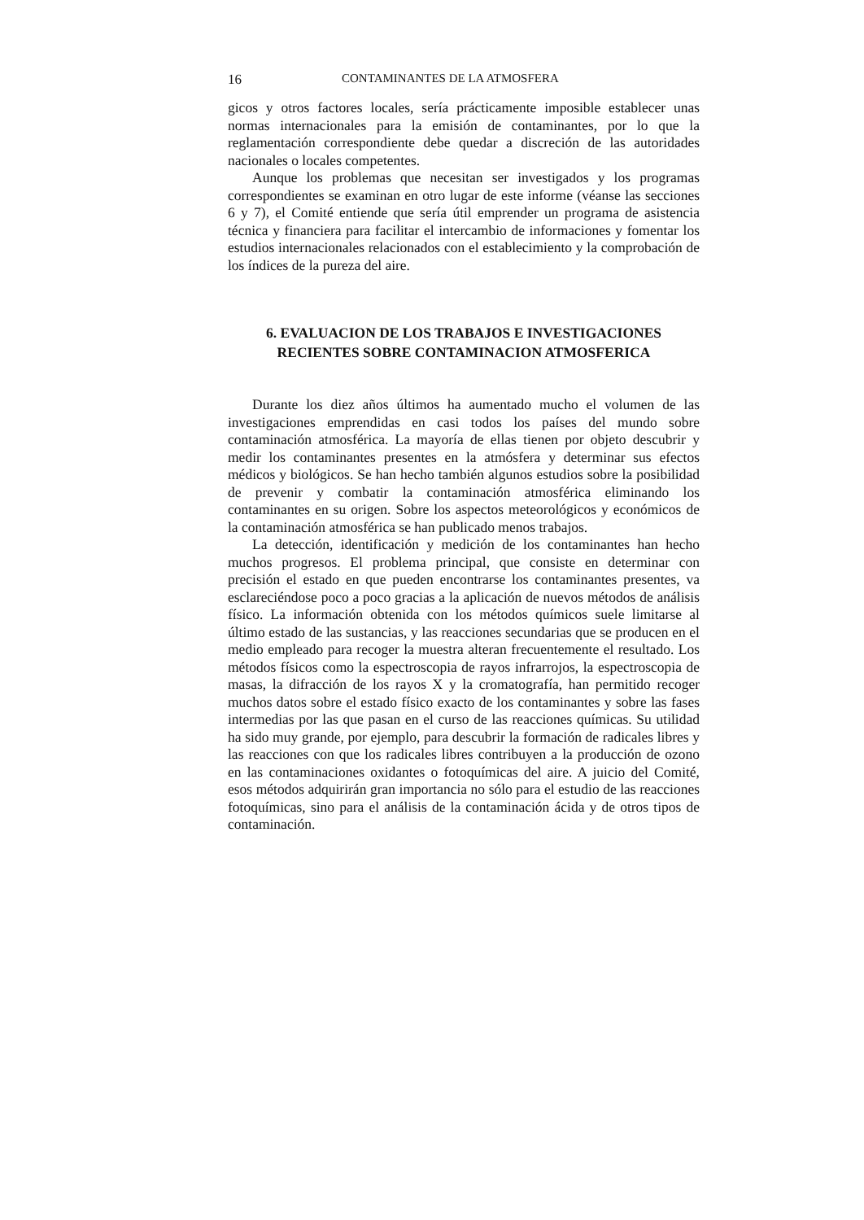16 CONTAMINANTES DE LA ATMOSFERA
gicos y otros factores locales, sería prácticamente imposible establecer unas normas internacionales para la emisión de contaminantes, por lo que la reglamentación correspondiente debe quedar a discreción de las autoridades nacionales o locales competentes.
Aunque los problemas que necesitan ser investigados y los programas correspondientes se examinan en otro lugar de este informe (véanse las secciones 6 y 7), el Comité entiende que sería útil emprender un programa de asistencia técnica y financiera para facilitar el intercambio de informaciones y fomentar los estudios internacionales relacionados con el establecimiento y la comprobación de los índices de la pureza del aire.
6. EVALUACION DE LOS TRABAJOS E INVESTIGACIONES
RECIENTES SOBRE CONTAMINACION ATMOSFERICA
Durante los diez años últimos ha aumentado mucho el volumen de las investigaciones emprendidas en casi todos los países del mundo sobre contaminación atmosférica. La mayoría de ellas tienen por objeto descubrir y medir los contaminantes presentes en la atmósfera y determinar sus efectos médicos y biológicos. Se han hecho también algunos estudios sobre la posibilidad de prevenir y combatir la contaminación atmosférica eliminando los contaminantes en su origen. Sobre los aspectos meteorológicos y económicos de la contaminación atmosférica se han publicado menos trabajos.
La detección, identificación y medición de los contaminantes han hecho muchos progresos. El problema principal, que consiste en determinar con precisión el estado en que pueden encontrarse los contaminantes presentes, va esclareciéndose poco a poco gracias a la aplicación de nuevos métodos de análisis físico. La información obtenida con los métodos químicos suele limitarse al último estado de las sustancias, y las reacciones secundarias que se producen en el medio empleado para recoger la muestra alteran frecuentemente el resultado. Los métodos físicos como la espectroscopia de rayos infrarrojos, la espectroscopia de masas, la difracción de los rayos X y la cromatografía, han permitido recoger muchos datos sobre el estado físico exacto de los contaminantes y sobre las fases intermedias por las que pasan en el curso de las reacciones químicas. Su utilidad ha sido muy grande, por ejemplo, para descubrir la formación de radicales libres y las reacciones con que los radicales libres contribuyen a la producción de ozono en las contaminaciones oxidantes o fotoquímicas del aire. A juicio del Comité, esos métodos adquirirán gran importancia no sólo para el estudio de las reacciones fotoquímicas, sino para el análisis de la contaminación ácida y de otros tipos de contaminación.